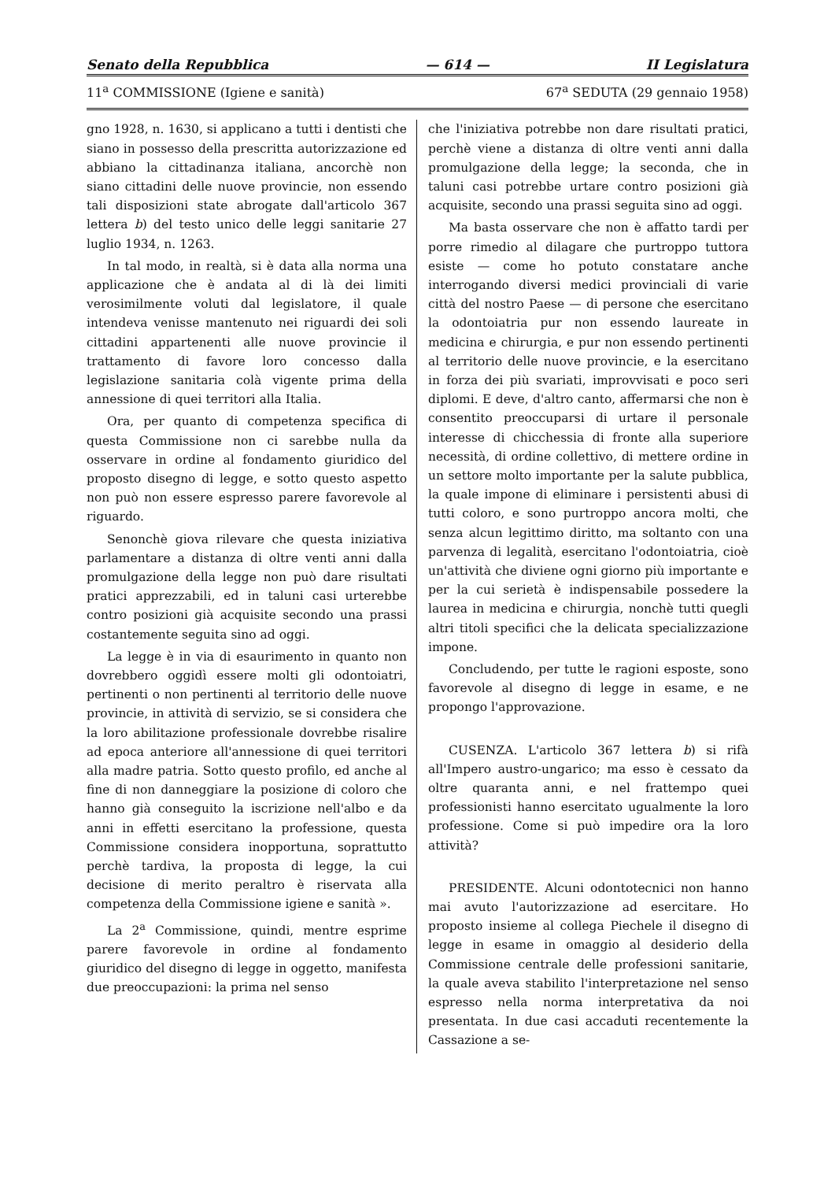Senato della Repubblica — 614 — II Legislatura
11<sup>a</sup> COMMISSIONE (Igiene e sanità) 67<sup>a</sup> SEDUTA (29 gennaio 1958)
gno 1928, n. 1630, si applicano a tutti i dentisti che siano in possesso della prescritta autorizzazione ed abbiano la cittadinanza italiana, ancorchè non siano cittadini delle nuove provincie, non essendo tali disposizioni state abrogate dall'articolo 367 lettera b) del testo unico delle leggi sanitarie 27 luglio 1934, n. 1263.
In tal modo, in realtà, si è data alla norma una applicazione che è andata al di là dei limiti verosimilmente voluti dal legislatore, il quale intendeva venisse mantenuto nei riguardi dei soli cittadini appartenenti alle nuove provincie il trattamento di favore loro concesso dalla legislazione sanitaria colà vigente prima della annessione di quei territori alla Italia.
Ora, per quanto di competenza specifica di questa Commissione non ci sarebbe nulla da osservare in ordine al fondamento giuridico del proposto disegno di legge, e sotto questo aspetto non può non essere espresso parere favorevole al riguardo.
Senonchè giova rilevare che questa iniziativa parlamentare a distanza di oltre venti anni dalla promulgazione della legge non può dare risultati pratici apprezzabili, ed in taluni casi urterebbe contro posizioni già acquisite secondo una prassi costantemente seguita sino ad oggi.
La legge è in via di esaurimento in quanto non dovrebbero oggidì essere molti gli odontoiatri, pertinenti o non pertinenti al territorio delle nuove provincie, in attività di servizio, se si considera che la loro abilitazione professionale dovrebbe risalire ad epoca anteriore all'annessione di quei territori alla madre patria. Sotto questo profilo, ed anche al fine di non danneggiare la posizione di coloro che hanno già conseguito la iscrizione nell'albo e da anni in effetti esercitano la professione, questa Commissione considera inopportuna, soprattutto perchè tardiva, la proposta di legge, la cui decisione di merito peraltro è riservata alla competenza della Commissione igiene e sanità ».
La 2<sup>a</sup> Commissione, quindi, mentre esprime parere favorevole in ordine al fondamento giuridico del disegno di legge in oggetto, manifesta due preoccupazioni: la prima nel senso
che l'iniziativa potrebbe non dare risultati pratici, perchè viene a distanza di oltre venti anni dalla promulgazione della legge; la seconda, che in taluni casi potrebbe urtare contro posizioni già acquisite, secondo una prassi seguita sino ad oggi.
Ma basta osservare che non è affatto tardi per porre rimedio al dilagare che purtroppo tuttora esiste — come ho potuto constatare anche interrogando diversi medici provinciali di varie città del nostro Paese — di persone che esercitano la odontoiatria pur non essendo laureate in medicina e chirurgia, e pur non essendo pertinenti al territorio delle nuove provincie, e la esercitano in forza dei più svariati, improvvisati e poco seri diplomi. E deve, d'altro canto, affermarsi che non è consentito preoccuparsi di urtare il personale interesse di chicchessia di fronte alla superiore necessità, di ordine collettivo, di mettere ordine in un settore molto importante per la salute pubblica, la quale impone di eliminare i persistenti abusi di tutti coloro, e sono purtroppo ancora molti, che senza alcun legittimo diritto, ma soltanto con una parvenza di legalità, esercitano l'odontoiatria, cioè un'attività che diviene ogni giorno più importante e per la cui serietà è indispensabile possedere la laurea in medicina e chirurgia, nonchè tutti quegli altri titoli specifici che la delicata specializzazione impone.
Concludendo, per tutte le ragioni esposte, sono favorevole al disegno di legge in esame, e ne propongo l'approvazione.
CUSENZA. L'articolo 367 lettera b) si rifà all'Impero austro-ungarico; ma esso è cessato da oltre quaranta anni, e nel frattempo quei professionisti hanno esercitato ugualmente la loro professione. Come si può impedire ora la loro attività?
PRESIDENTE. Alcuni odontotecnici non hanno mai avuto l'autorizzazione ad esercitare. Ho proposto insieme al collega Piechele il disegno di legge in esame in omaggio al desiderio della Commissione centrale delle professioni sanitarie, la quale aveva stabilito l'interpretazione nel senso espresso nella norma interpretativa da noi presentata. In due casi accaduti recentemente la Cassazione a se-